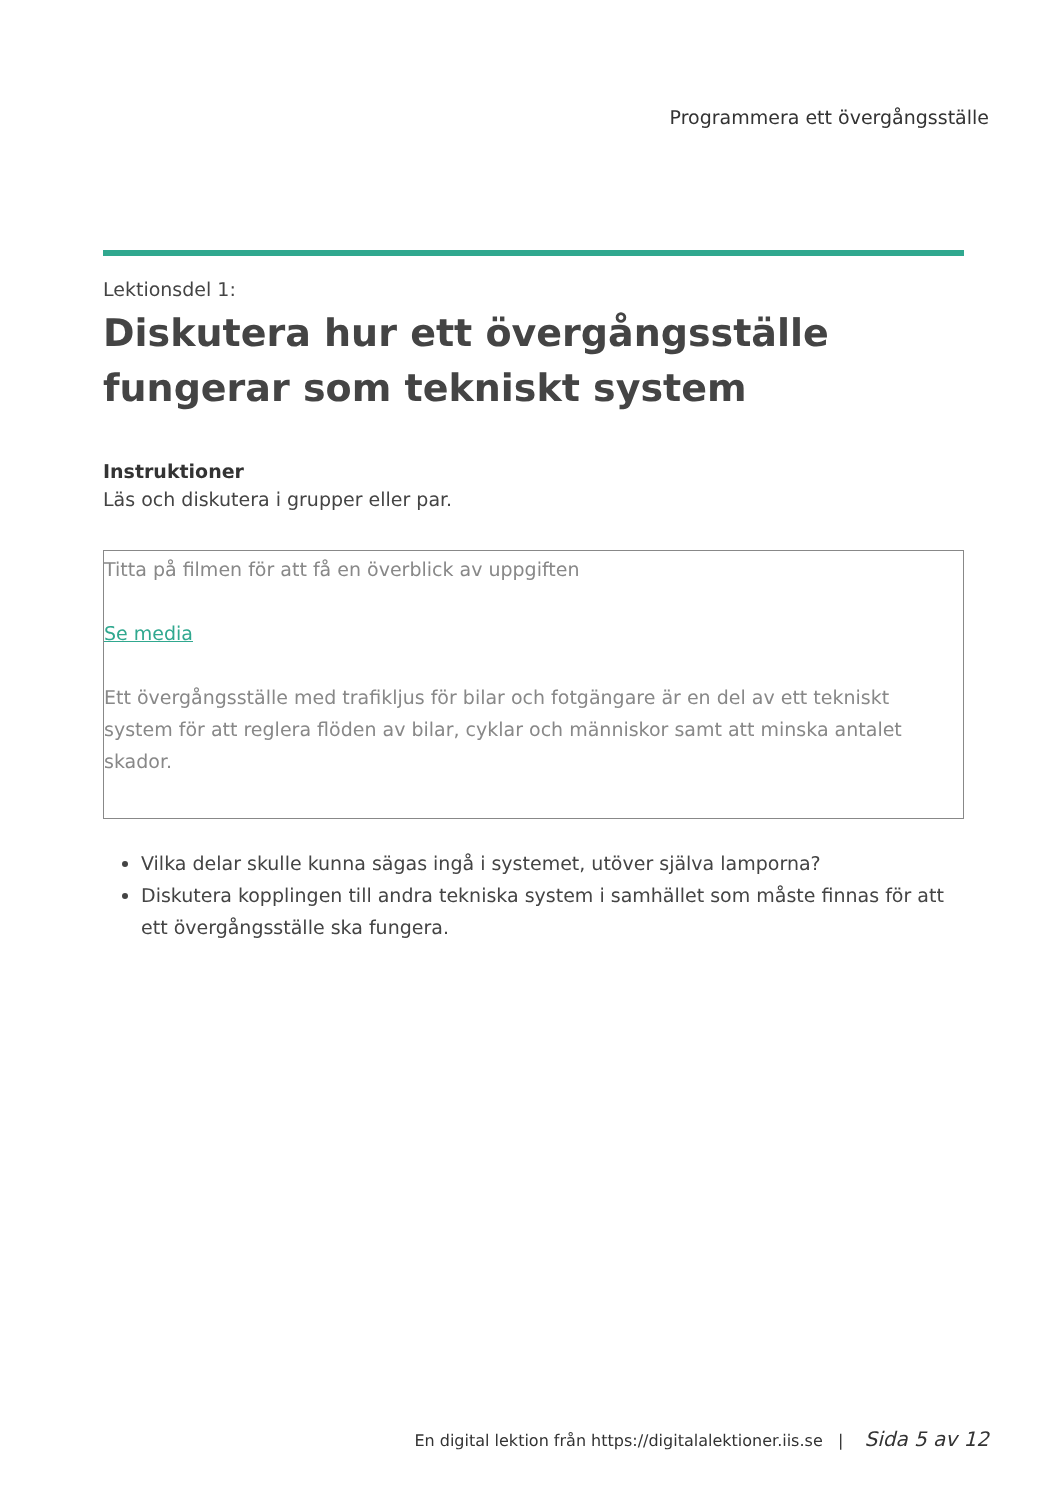Programmera ett övergångsställe
Lektionsdel 1:
Diskutera hur ett övergångsställe fungerar som tekniskt system
Instruktioner
Läs och diskutera i grupper eller par.
Titta på filmen för att få en överblick av uppgiften
Se media
Ett övergångsställe med trafikljus för bilar och fotgängare är en del av ett tekniskt system för att reglera flöden av bilar, cyklar och människor samt att minska antalet skador.
Vilka delar skulle kunna sägas ingå i systemet, utöver själva lamporna?
Diskutera kopplingen till andra tekniska system i samhället som måste finnas för att ett övergångsställe ska fungera.
En digital lektion från https://digitalalektioner.iis.se | Sida 5 av 12